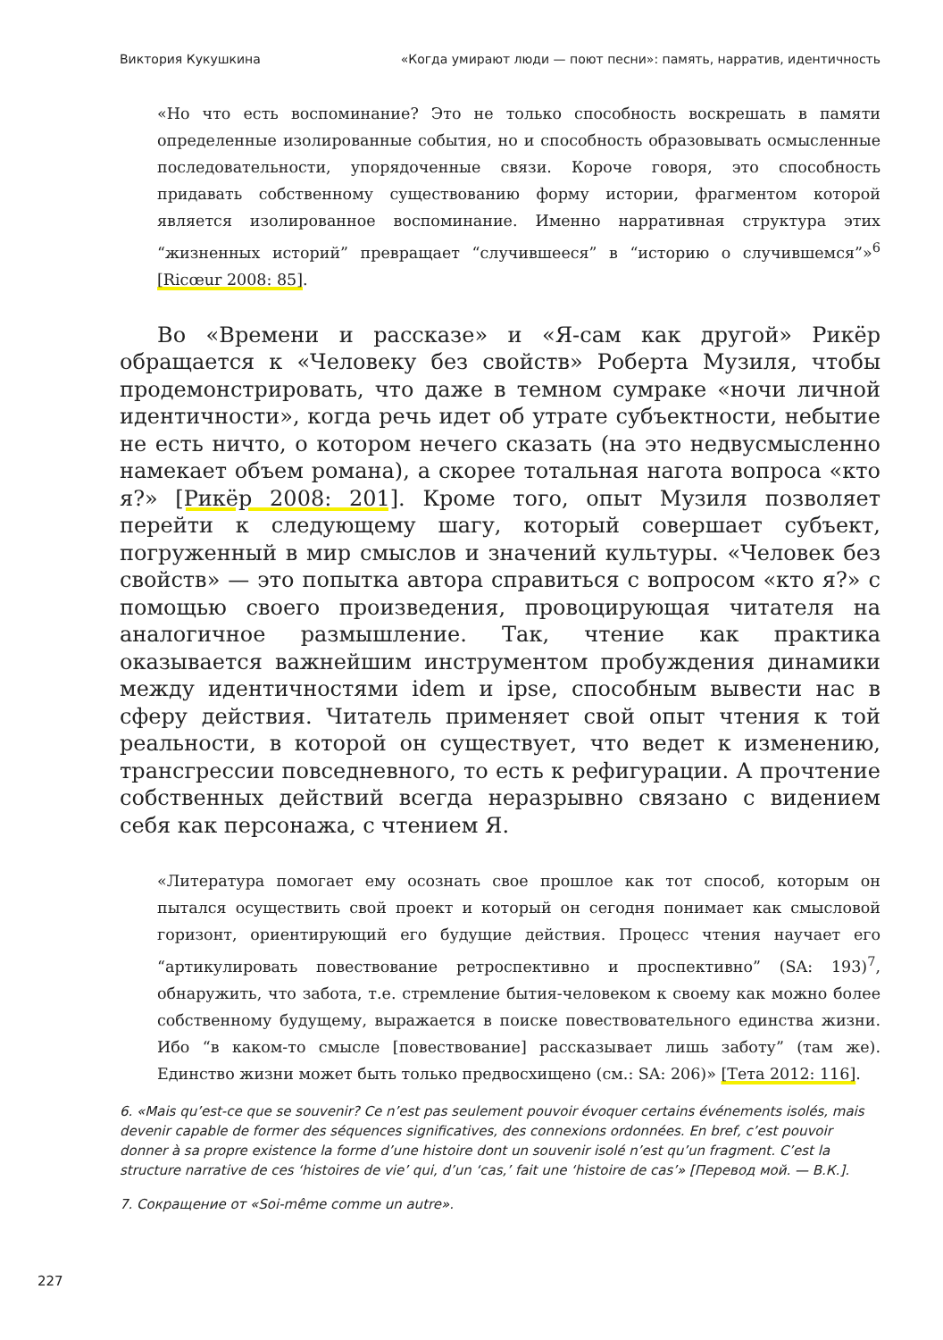Виктория Кукушкина «Когда умирают люди — поют песни»: память, нарратив, идентичность
«Но что есть воспоминание? Это не только способность воскрешать в памяти определенные изолированные события, но и способность образовывать осмысленные последовательности, упорядоченные связи. Короче говоря, это способность придавать собственному существованию форму истории, фрагментом которой является изолированное воспоминание. Именно нарративная структура этих “жизненных историй” превращает “случившееся” в “историю о случившемся”»<sup>6</sup> [Ricœur 2008: 85].
Во «Времени и рассказе» и «Я-сам как другой» Рикёр обращается к «Человеку без свойств» Роберта Музиля, чтобы продемонстрировать, что даже в темном сумраке «ночи личной идентичности», когда речь идет об утрате субъектности, небытие не есть ничто, о котором нечего сказать (на это недвусмысленно намекает объем романа), а скорее тотальная нагота вопроса «кто я?» [Рикёр 2008: 201]. Кроме того, опыт Музиля позволяет перейти к следующему шагу, который совершает субъект, погруженный в мир смыслов и значений культуры. «Человек без свойств» — это попытка автора справиться с вопросом «кто я?» с помощью своего произведения, провоцирующая читателя на аналогичное размышление. Так, чтение как практика оказывается важнейшим инструментом пробуждения динамики между идентичностями idem и ipse, способным вывести нас в сферу действия. Читатель применяет свой опыт чтения к той реальности, в которой он существует, что ведет к изменению, трансгрессии повседневного, то есть к рефигурации. А прочтение собственных действий всегда неразрывно связано с видением себя как персонажа, с чтением Я.
«Литература помогает ему осознать свое прошлое как тот способ, которым он пытался осуществить свой проект и который он сегодня понимает как смысловой горизонт, ориентирующий его будущие действия. Процесс чтения научает его “артикулировать повествование ретроспективно и проспективно” (SA: 193)<sup>7</sup>, обнаружить, что забота, т.е. стремление бытия-человеком к своему как можно более собственному будущему, выражается в поиске повествовательного единства жизни. Ибо “в каком-то смысле [повествование] рассказывает лишь заботу” (там же). Единство жизни может быть только предвосхищено (см.: SA: 206)» [Тета 2012: 116].
6. «Mais qu’est-ce que se souvenir? Ce n’est pas seulement pouvoir évoquer certains événements isolés, mais devenir capable de former des séquences significatives, des connexions ordonnées. En bref, c’est pouvoir donner à sa propre existence la forme d’une histoire dont un souvenir isolé n’est qu’un fragment. C’est la structure narrative de ces ‘histoires de vie’ qui, d’un ‘cas,’ fait une ‘histoire de cas’» [Перевод мой. — В.К.].
7. Сокращение от «Soi-même comme un autre».
227